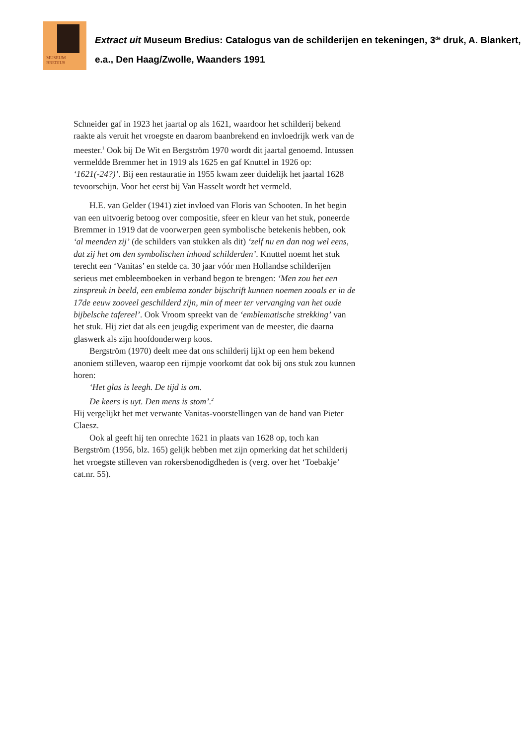MUSEUM
BREDIUS
Extract uit Museum Bredius: Catalogus van de schilderijen en tekeningen, 3<sup>de</sup> druk, A. Blankert, e.a., Den Haag/Zwolle, Waanders 1991
Schneider gaf in 1923 het jaartal op als 1621, waardoor het schilderij bekend raakte als veruit het vroegste en daarom baanbrekend en invloedrijk werk van de meester.<sup>1</sup> Ook bij De Wit en Bergström 1970 wordt dit jaartal genoemd. Intussen vermeldde Bremmer het in 1919 als 1625 en gaf Knuttel in 1926 op: ‘1621(-24?)’. Bij een restauratie in 1955 kwam zeer duidelijk het jaartal 1628 tevoorschijn. Voor het eerst bij Van Hasselt wordt het vermeld.
H.E. van Gelder (1941) ziet invloed van Floris van Schooten. In het begin van een uitvoerig betoog over compositie, sfeer en kleur van het stuk, poneerde Bremmer in 1919 dat de voorwerpen geen symbolische betekenis hebben, ook ‘al meenden zij’ (de schilders van stukken als dit) ‘zelf nu en dan nog wel eens, dat zij het om den symbolischen inhoud schilderden’. Knuttel noemt het stuk terecht een ‘Vanitas’ en stelde ca. 30 jaar vóór men Hollandse schilderijen serieus met embleemboeken in verband begon te brengen: ‘Men zou het een zinspreuk in beeld, een emblema zonder bijschrift kunnen noemen zooals er in de 17de eeuw zooveel geschilderd zijn, min of meer ter vervanging van het oude bijbelsche tafereel’. Ook Vroom spreekt van de ‘emblematische strekking’ van het stuk. Hij ziet dat als een jeugdig experiment van de meester, die daarna glaswerk als zijn hoofdonderwerp koos.
Bergström (1970) deelt mee dat ons schilderij lijkt op een hem bekend anoniem stilleven, waarop een rijmpje voorkomt dat ook bij ons stuk zou kunnen horen:
‘Het glas is leegh. De tijd is om.
De keers is uyt. Den mens is stom’.<sup>2</sup>
Hij vergelijkt het met verwante Vanitas-voorstellingen van de hand van Pieter Claesz.
Ook al geeft hij ten onrechte 1621 in plaats van 1628 op, toch kan Bergström (1956, blz. 165) gelijk hebben met zijn opmerking dat het schilderij het vroegste stilleven van rokersbenodigdheden is (verg. over het ‘Toebakje’ cat.nr. 55).